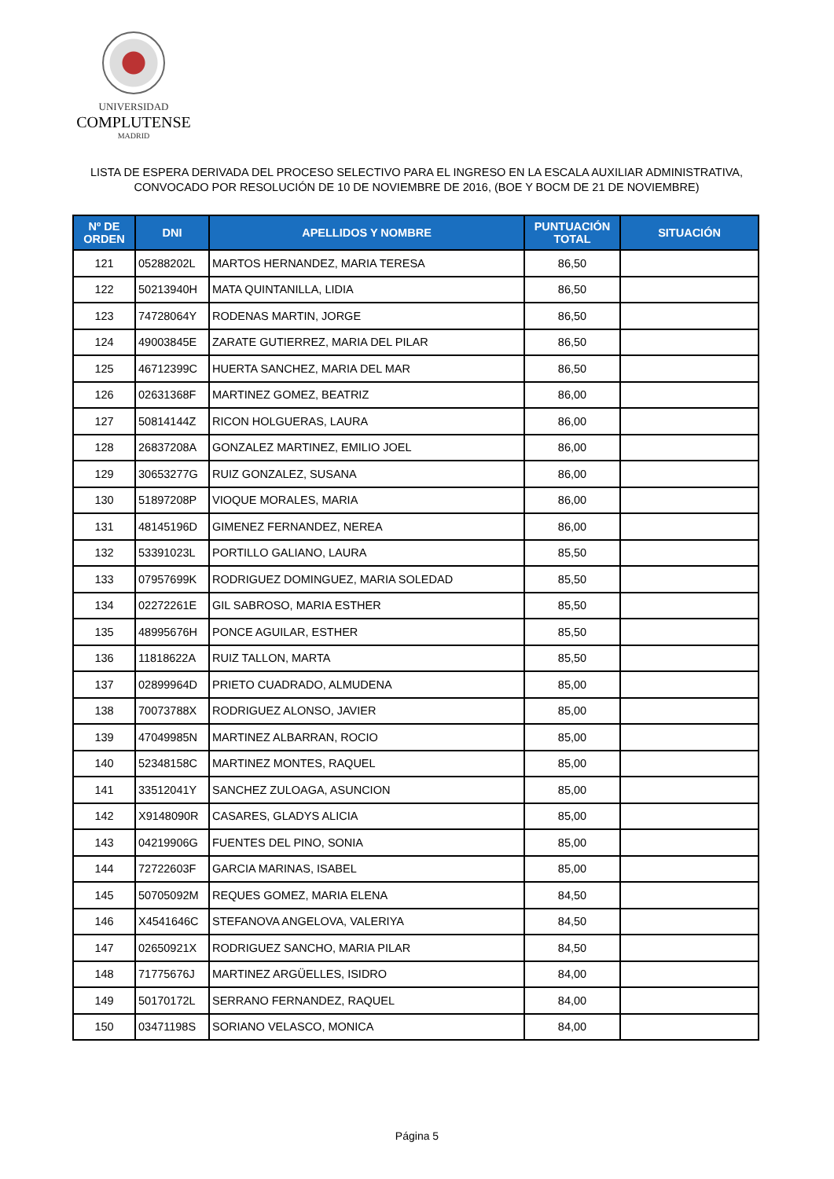UNIVERSIDAD
COMPLUTENSE
MADRID
LISTA DE ESPERA DERIVADA DEL PROCESO SELECTIVO PARA EL INGRESO EN LA ESCALA AUXILIAR ADMINISTRATIVA,
CONVOCADO POR RESOLUCIÓN DE 10 DE NOVIEMBRE DE 2016, (BOE Y BOCM DE 21 DE NOVIEMBRE)
| Nº DE ORDEN | DNI | APELLIDOS Y NOMBRE | PUNTUACIÓN TOTAL | SITUACIÓN |
| --- | --- | --- | --- | --- |
| 121 | 05288202L | MARTOS HERNANDEZ, MARIA TERESA | 86,50 | |
| 122 | 50213940H | MATA QUINTANILLA, LIDIA | 86,50 | |
| 123 | 74728064Y | RODENAS MARTIN, JORGE | 86,50 | |
| 124 | 49003845E | ZARATE GUTIERREZ, MARIA DEL PILAR | 86,50 | |
| 125 | 46712399C | HUERTA SANCHEZ, MARIA DEL MAR | 86,50 | |
| 126 | 02631368F | MARTINEZ GOMEZ, BEATRIZ | 86,00 | |
| 127 | 50814144Z | RICON HOLGUERAS, LAURA | 86,00 | |
| 128 | 26837208A | GONZALEZ MARTINEZ, EMILIO JOEL | 86,00 | |
| 129 | 30653277G | RUIZ GONZALEZ, SUSANA | 86,00 | |
| 130 | 51897208P | VIOQUE MORALES, MARIA | 86,00 | |
| 131 | 48145196D | GIMENEZ FERNANDEZ, NEREA | 86,00 | |
| 132 | 53391023L | PORTILLO GALIANO, LAURA | 85,50 | |
| 133 | 07957699K | RODRIGUEZ DOMINGUEZ, MARIA SOLEDAD | 85,50 | |
| 134 | 02272261E | GIL SABROSO, MARIA ESTHER | 85,50 | |
| 135 | 48995676H | PONCE AGUILAR, ESTHER | 85,50 | |
| 136 | 11818622A | RUIZ TALLON, MARTA | 85,50 | |
| 137 | 02899964D | PRIETO CUADRADO, ALMUDENA | 85,00 | |
| 138 | 70073788X | RODRIGUEZ ALONSO, JAVIER | 85,00 | |
| 139 | 47049985N | MARTINEZ ALBARRAN, ROCIO | 85,00 | |
| 140 | 52348158C | MARTINEZ MONTES, RAQUEL | 85,00 | |
| 141 | 33512041Y | SANCHEZ ZULOAGA, ASUNCION | 85,00 | |
| 142 | X9148090R | CASARES, GLADYS ALICIA | 85,00 | |
| 143 | 04219906G | FUENTES DEL PINO, SONIA | 85,00 | |
| 144 | 72722603F | GARCIA MARINAS, ISABEL | 85,00 | |
| 145 | 50705092M | REQUES GOMEZ, MARIA ELENA | 84,50 | |
| 146 | X4541646C | STEFANOVA ANGELOVA, VALERIYA | 84,50 | |
| 147 | 02650921X | RODRIGUEZ SANCHO, MARIA PILAR | 84,50 | |
| 148 | 71775676J | MARTINEZ ARGÜELLES, ISIDRO | 84,00 | |
| 149 | 50170172L | SERRANO FERNANDEZ, RAQUEL | 84,00 | |
| 150 | 03471198S | SORIANO VELASCO, MONICA | 84,00 | |
Página 5